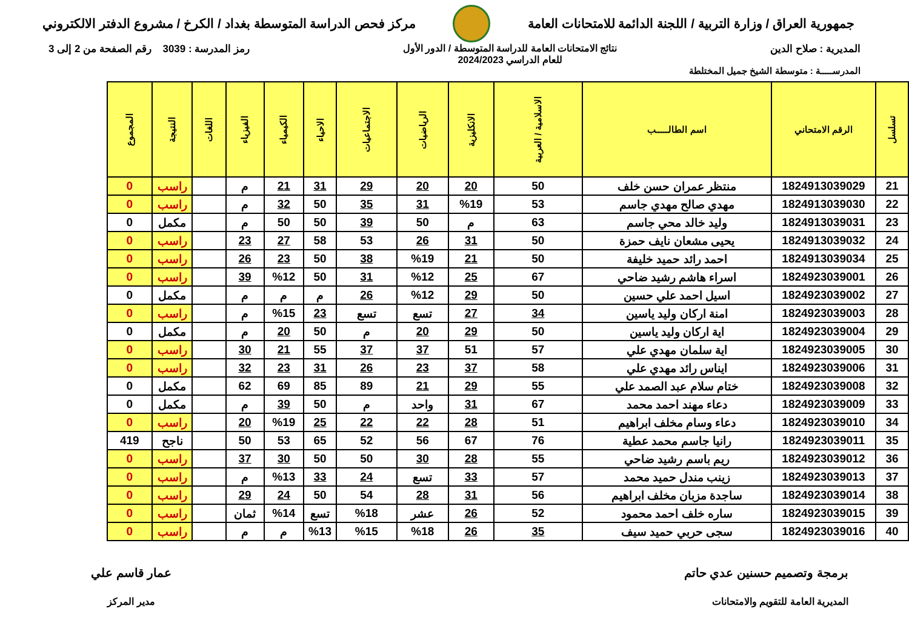جمهورية العراق / وزارة التربية / اللجنة الدائمة للامتحانات العامة
مركز فحص الدراسة المتوسطة بغداد / الكرخ / مشروع الدفتر الالكتروني
المديرية : صلاح الدين نتائج الامتحانات العامة للدراسة المتوسطة / الدور الأول
للعام الدراسي 2024/2023
رمز المدرسة : 3039 رقم الصفحة من 2 إلى 3
المدرســـــة : متوسطة الشيخ جميل المختلطة
| تسلسل | الرقم الامتحاني | اسم الطالـــــب | الاسلامية / العربية | الانكليزية | الرياضيات | الاجتماعيات | الاحياء | الكيمياء | الفيزياء | اللغات | النتيجة | المجموع |
| --- | --- | --- | --- | --- | --- | --- | --- | --- | --- | --- | --- | --- |
| 21 | 1824913039029 | منتظر عمران حسن خلف | 50 | 20 | 20 | 29 | 31 | 21 | م | | راسب | 0 |
| 22 | 1824913039030 | مهدي صالح مهدي جاسم | 53 | %19 | 31 | 35 | 50 | 32 | م | | راسب | 0 |
| 23 | 1824913039031 | وليد خالد محي جاسم | 63 | م | 50 | 39 | 50 | 50 | م | | مكمل | 0 |
| 24 | 1824913039032 | يحيى مشعان نايف حمزة | 50 | 31 | 26 | 53 | 58 | 27 | 23 | | راسب | 0 |
| 25 | 1824913039034 | احمد رائد حميد خليفة | 50 | 21 | %19 | 38 | 50 | 23 | 26 | | راسب | 0 |
| 26 | 1824923039001 | اسراء هاشم رشيد ضاحي | 67 | 25 | %12 | 31 | 50 | %12 | 39 | | راسب | 0 |
| 27 | 1824923039002 | اسيل احمد علي حسين | 50 | 29 | %12 | 26 | م | م | م | | مكمل | 0 |
| 28 | 1824923039003 | امنة اركان وليد ياسين | 34 | 27 | تسع | تسع | 23 | %15 | م | | راسب | 0 |
| 29 | 1824923039004 | اية اركان وليد ياسين | 50 | 29 | 20 | م | 50 | 20 | م | | مكمل | 0 |
| 30 | 1824923039005 | اية سلمان مهدي علي | 57 | 51 | 37 | 37 | 55 | 21 | 30 | | راسب | 0 |
| 31 | 1824923039006 | ايناس رائد مهدي علي | 58 | 37 | 23 | 26 | 31 | 23 | 32 | | راسب | 0 |
| 32 | 1824923039008 | ختام سلام عبد الصمد علي | 55 | 29 | 21 | 89 | 85 | 69 | 62 | | مكمل | 0 |
| 33 | 1824923039009 | دعاء مهند احمد محمد | 67 | 31 | واحد | م | 50 | 39 | م | | مكمل | 0 |
| 34 | 1824923039010 | دعاء وسام مخلف ابراهيم | 51 | 28 | 22 | 22 | 25 | %19 | 20 | | راسب | 0 |
| 35 | 1824923039011 | رانيا جاسم محمد عطية | 76 | 67 | 56 | 52 | 65 | 53 | 50 | | ناجح | 419 |
| 36 | 1824923039012 | ريم باسم رشيد ضاحي | 55 | 28 | 30 | 50 | 50 | 30 | 37 | | راسب | 0 |
| 37 | 1824923039013 | زينب مندل حميد محمد | 57 | 33 | تسع | 24 | 33 | %13 | م | | راسب | 0 |
| 38 | 1824923039014 | ساجدة مزبان مخلف ابراهيم | 56 | 31 | 28 | 54 | 50 | 24 | 29 | | راسب | 0 |
| 39 | 1824923039015 | ساره خلف احمد محمود | 52 | 26 | عشر | %18 | تسع | %14 | ثمان | | راسب | 0 |
| 40 | 1824923039016 | سجى حربي حميد سيف | 35 | 26 | %18 | %15 | %13 | م | م | | راسب | 0 |
برمجة وتصميم حسنين عدي حاتم
المديرية العامة للتقويم والامتحانات
عمار قاسم علي
مدير المركز